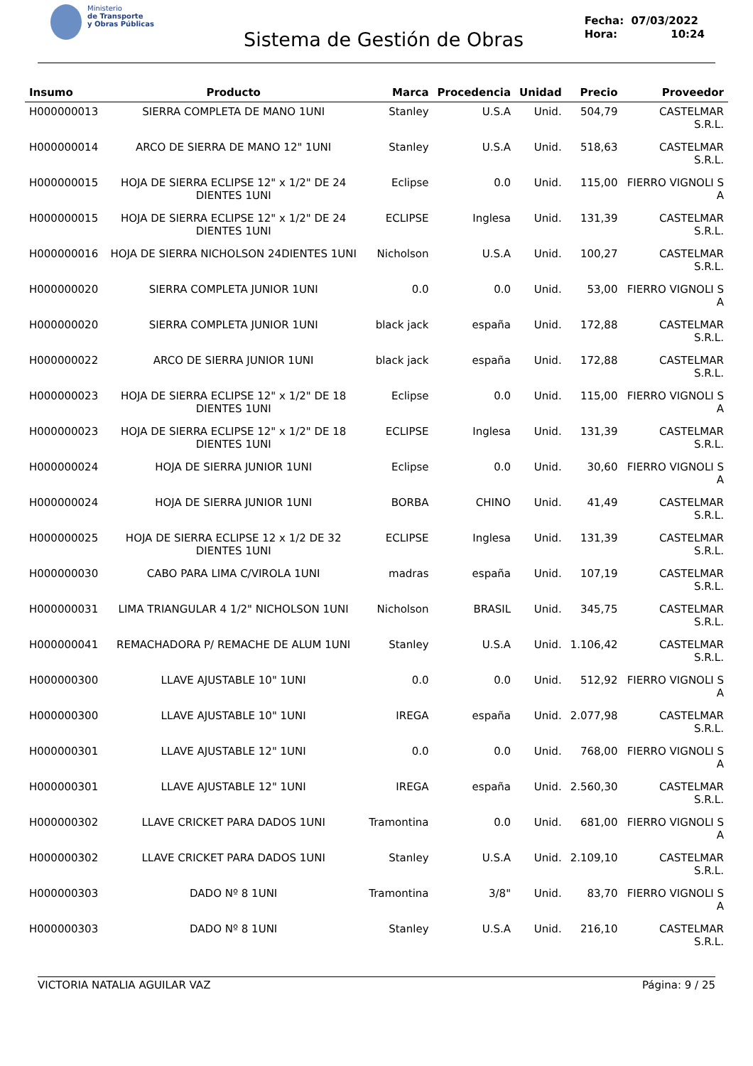Ministerio
de Transporte
y Obras Públicas
Sistema de Gestión de Obras
Fecha: 07/03/2022
Hora: 10:24
| Insumo | Producto | Marca | Procedencia | Unidad | Precio | Proveedor |
| --- | --- | --- | --- | --- | --- | --- |
| H000000013 | SIERRA COMPLETA DE MANO 1UNI | Stanley | U.S.A | Unid. | 504,79 | CASTELMAR S.R.L. |
| H000000014 | ARCO DE SIERRA DE MANO 12" 1UNI | Stanley | U.S.A | Unid. | 518,63 | CASTELMAR S.R.L. |
| H000000015 | HOJA DE SIERRA ECLIPSE 12" x 1/2" DE 24 DIENTES 1UNI | Eclipse | 0.0 | Unid. | 115,00 | FIERRO VIGNOLI S A |
| H000000015 | HOJA DE SIERRA ECLIPSE 12" x 1/2" DE 24 DIENTES 1UNI | ECLIPSE | Inglesa | Unid. | 131,39 | CASTELMAR S.R.L. |
| H000000016 | HOJA DE SIERRA NICHOLSON 24DIENTES 1UNI | Nicholson | U.S.A | Unid. | 100,27 | CASTELMAR S.R.L. |
| H000000020 | SIERRA COMPLETA JUNIOR 1UNI | 0.0 | 0.0 | Unid. | 53,00 | FIERRO VIGNOLI S A |
| H000000020 | SIERRA COMPLETA JUNIOR 1UNI | black jack | españa | Unid. | 172,88 | CASTELMAR S.R.L. |
| H000000022 | ARCO DE SIERRA JUNIOR 1UNI | black jack | españa | Unid. | 172,88 | CASTELMAR S.R.L. |
| H000000023 | HOJA DE SIERRA ECLIPSE 12" x 1/2" DE 18 DIENTES 1UNI | Eclipse | 0.0 | Unid. | 115,00 | FIERRO VIGNOLI S A |
| H000000023 | HOJA DE SIERRA ECLIPSE 12" x 1/2" DE 18 DIENTES 1UNI | ECLIPSE | Inglesa | Unid. | 131,39 | CASTELMAR S.R.L. |
| H000000024 | HOJA DE SIERRA JUNIOR 1UNI | Eclipse | 0.0 | Unid. | 30,60 | FIERRO VIGNOLI S A |
| H000000024 | HOJA DE SIERRA JUNIOR 1UNI | BORBA | CHINO | Unid. | 41,49 | CASTELMAR S.R.L. |
| H000000025 | HOJA DE SIERRA ECLIPSE 12 x 1/2 DE 32 DIENTES 1UNI | ECLIPSE | Inglesa | Unid. | 131,39 | CASTELMAR S.R.L. |
| H000000030 | CABO PARA LIMA C/VIROLA 1UNI | madras | españa | Unid. | 107,19 | CASTELMAR S.R.L. |
| H000000031 | LIMA TRIANGULAR 4 1/2" NICHOLSON 1UNI | Nicholson | BRASIL | Unid. | 345,75 | CASTELMAR S.R.L. |
| H000000041 | REMACHADORA P/ REMACHE DE ALUM 1UNI | Stanley | U.S.A | Unid. | 1.106,42 | CASTELMAR S.R.L. |
| H000000300 | LLAVE AJUSTABLE 10" 1UNI | 0.0 | 0.0 | Unid. | 512,92 | FIERRO VIGNOLI S A |
| H000000300 | LLAVE AJUSTABLE 10" 1UNI | IREGA | españa | Unid. | 2.077,98 | CASTELMAR S.R.L. |
| H000000301 | LLAVE AJUSTABLE 12" 1UNI | 0.0 | 0.0 | Unid. | 768,00 | FIERRO VIGNOLI S A |
| H000000301 | LLAVE AJUSTABLE 12" 1UNI | IREGA | españa | Unid. | 2.560,30 | CASTELMAR S.R.L. |
| H000000302 | LLAVE CRICKET PARA DADOS 1UNI | Tramontina | 0.0 | Unid. | 681,00 | FIERRO VIGNOLI S A |
| H000000302 | LLAVE CRICKET PARA DADOS 1UNI | Stanley | U.S.A | Unid. | 2.109,10 | CASTELMAR S.R.L. |
| H000000303 | DADO Nº 8 1UNI | Tramontina | 3/8" | Unid. | 83,70 | FIERRO VIGNOLI S A |
| H000000303 | DADO Nº 8 1UNI | Stanley | U.S.A | Unid. | 216,10 | CASTELMAR S.R.L. |
VICTORIA NATALIA AGUILAR VAZ Página: 9 / 25